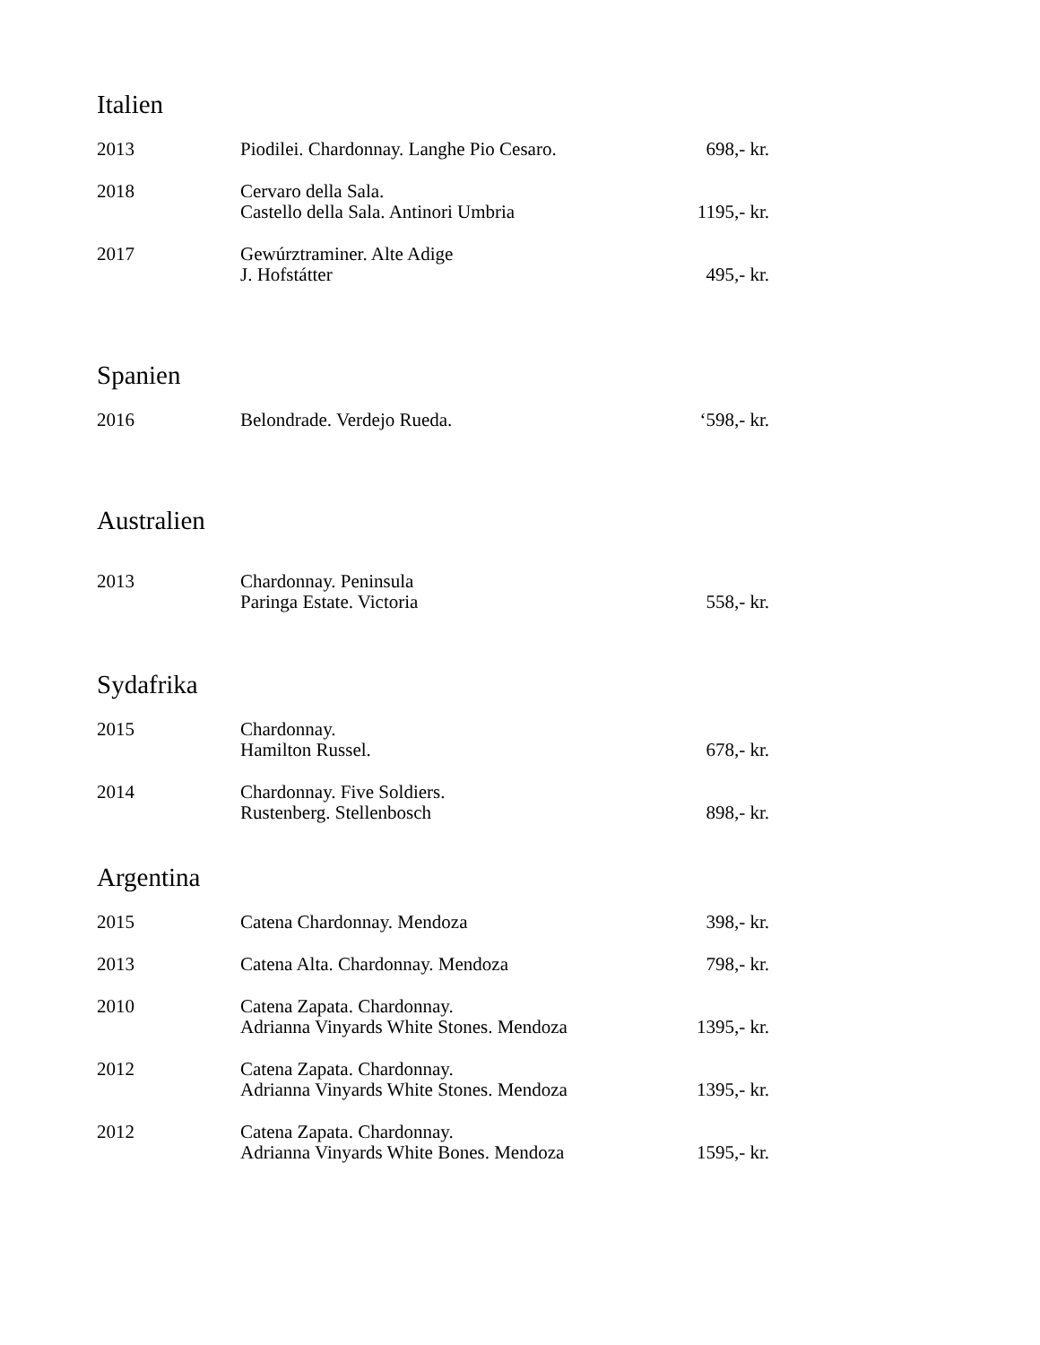Italien
| 2013 | Piodilei. Chardonnay. Langhe Pio Cesaro. | 698,- kr. |
| 2018 | Cervaro della Sala. Castello della Sala. Antinori Umbria | 1195,- kr. |
| 2017 | Gewúrztraminer. Alte Adige J. Hofstátter | 495,- kr. |
Spanien
| 2016 | Belondrade. Verdejo Rueda. | ‘598,- kr. |
Australien
| 2013 | Chardonnay. Peninsula Paringa Estate. Victoria | 558,- kr. |
Sydafrika
| 2015 | Chardonnay. Hamilton Russel. | 678,- kr. |
| 2014 | Chardonnay. Five Soldiers. Rustenberg. Stellenbosch | 898,- kr. |
Argentina
| 2015 | Catena Chardonnay. Mendoza | 398,- kr. |
| 2013 | Catena Alta. Chardonnay. Mendoza | 798,- kr. |
| 2010 | Catena Zapata. Chardonnay. Adrianna Vinyards White Stones. Mendoza | 1395,- kr. |
| 2012 | Catena Zapata. Chardonnay. Adrianna Vinyards White Stones. Mendoza | 1395,- kr. |
| 2012 | Catena Zapata. Chardonnay. Adrianna Vinyards White Bones. Mendoza | 1595,- kr. |